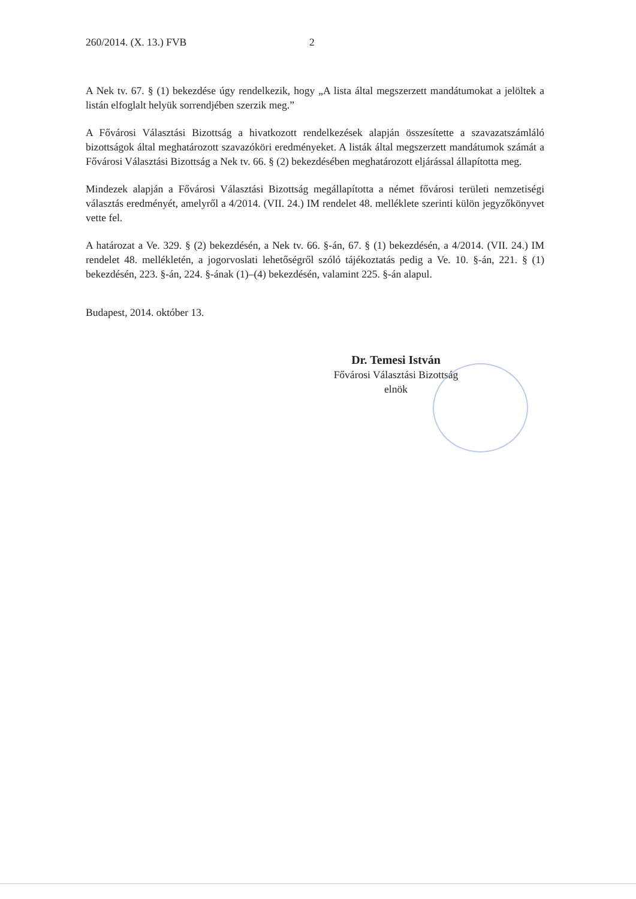260/2014. (X. 13.) FVB 2
A Nek tv. 67. § (1) bekezdése úgy rendelkezik, hogy „A lista által megszerzett mandátumokat a jelöltek a listán elfoglalt helyük sorrendjében szerzik meg.”
A Fővárosi Választási Bizottság a hivatkozott rendelkezések alapján összesítette a szavazatszámláló bizottságok által meghatározott szavazóköri eredményeket. A listák által megszerzett mandátumok számát a Fővárosi Választási Bizottság a Nek tv. 66. § (2) bekezdésében meghatározott eljárással állapította meg.
Mindezek alapján a Fővárosi Választási Bizottság megállapította a német fővárosi területi nemzetiségi választás eredményét, amelyről a 4/2014. (VII. 24.) IM rendelet 48. melléklete szerinti külön jegyzőkönyvet vette fel.
A határozat a Ve. 329. § (2) bekezdésén, a Nek tv. 66. §-án, 67. § (1) bekezdésén, a 4/2014. (VII. 24.) IM rendelet 48. mellékletén, a jogorvoslati lehetőségről szóló tájékoztatás pedig a Ve. 10. §-án, 221. § (1) bekezdésén, 223. §-án, 224. §-ának (1)–(4) bekezdésén, valamint 225. §-án alapul.
Budapest, 2014. október 13.
Dr. Temesi István
Fővárosi Választási Bizottság
elnök